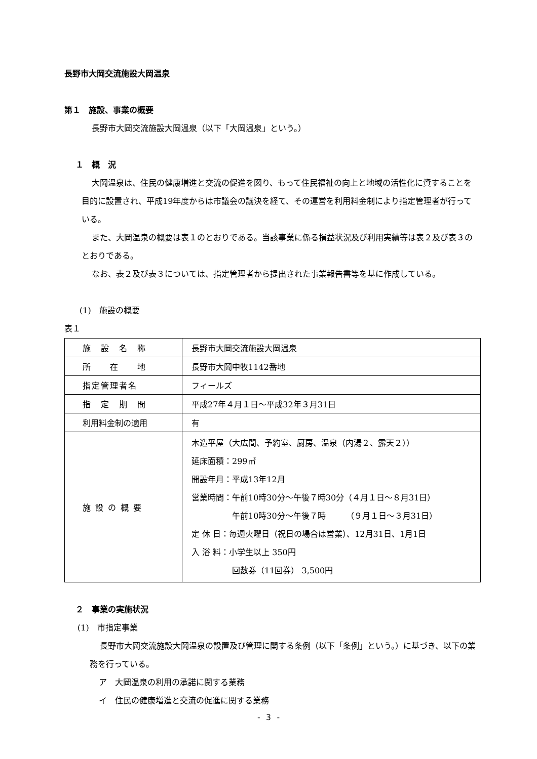長野市大岡交流施設大岡温泉
第１　施設、事業の概要
長野市大岡交流施設大岡温泉（以下「大岡温泉」という。）
１　概　況
大岡温泉は、住民の健康増進と交流の促進を図り、もって住民福祉の向上と地域の活性化に資することを目的に設置され、平成19年度からは市議会の議決を経て、その運営を利用料金制により指定管理者が行っている。
また、大岡温泉の概要は表１のとおりである。当該事業に係る損益状況及び利用実績等は表２及び表３のとおりである。
なお、表２及び表３については、指定管理者から提出された事業報告書等を基に作成している。
(1)　施設の概要
表１
| 施 設 名 称 | 長野市大岡交流施設大岡温泉 |
| 所 在 地 | 長野市大岡中牧1142番地 |
| 指定管理者名 | フィールズ |
| 指 定 期 間 | 平成27年４月１日～平成32年３月31日 |
| 利用料金制の適用 | 有 |
| 施 設 の 概 要 | 木造平屋（大広間、予約室、厨房、温泉（内湯２、露天２）） 延床面積：299㎡ 開設年月：平成13年12月 営業時間：午前10時30分～午後７時30分（４月１日～８月31日） 午前10時30分～午後７時 （９月１日～３月31日） 定 休 日：毎週火曜日（祝日の場合は営業）、12月31日、1月1日 入 浴 料：小学生以上 350円 回数券（11回券） 3,500円 |
２　事業の実施状況
(1)　市指定事業
長野市大岡交流施設大岡温泉の設置及び管理に関する条例（以下「条例」という。）に基づき、以下の業務を行っている。
ア　大岡温泉の利用の承諾に関する業務
イ　住民の健康増進と交流の促進に関する業務
- 3 -